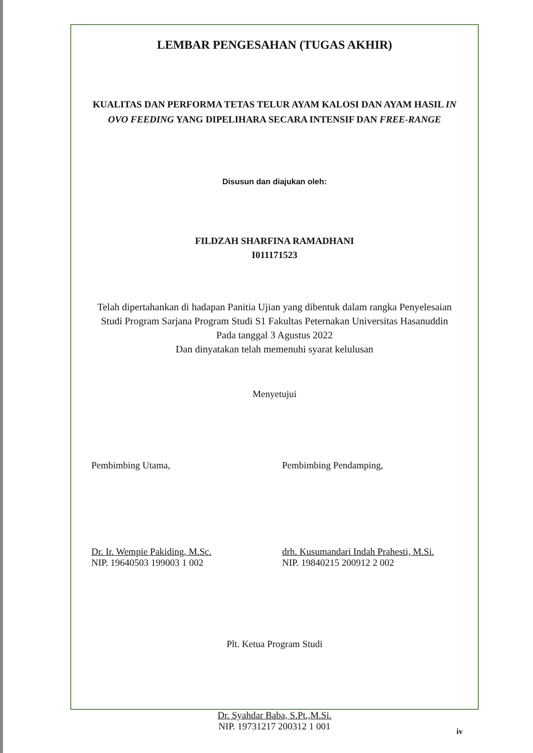LEMBAR PENGESAHAN (TUGAS AKHIR)
KUALITAS DAN PERFORMA TETAS TELUR AYAM KALOSI DAN AYAM HASIL IN OVO FEEDING YANG DIPELIHARA SECARA INTENSIF DAN FREE-RANGE
Disusun dan diajukan oleh:
FILDZAH SHARFINA RAMADHANI
I011171523
Telah dipertahankan di hadapan Panitia Ujian yang dibentuk dalam rangka Penyelesaian Studi Program Sarjana Program Studi S1 Fakultas Peternakan Universitas Hasanuddin
Pada tanggal 3 Agustus 2022
Dan dinyatakan telah memenuhi syarat kelulusan
Menyetujui
Pembimbing Utama,
Dr. Ir. Wempie Pakiding, M.Sc.
NIP. 19640503 199003 1 002
Pembimbing Pendamping,
drh. Kusumandari Indah Prahesti, M.Si.
NIP. 19840215 200912 2 002
Plt. Ketua Program Studi
Dr. Syahdar Baba, S.Pt.,M.Si.
NIP. 19731217 200312 1 001
iv